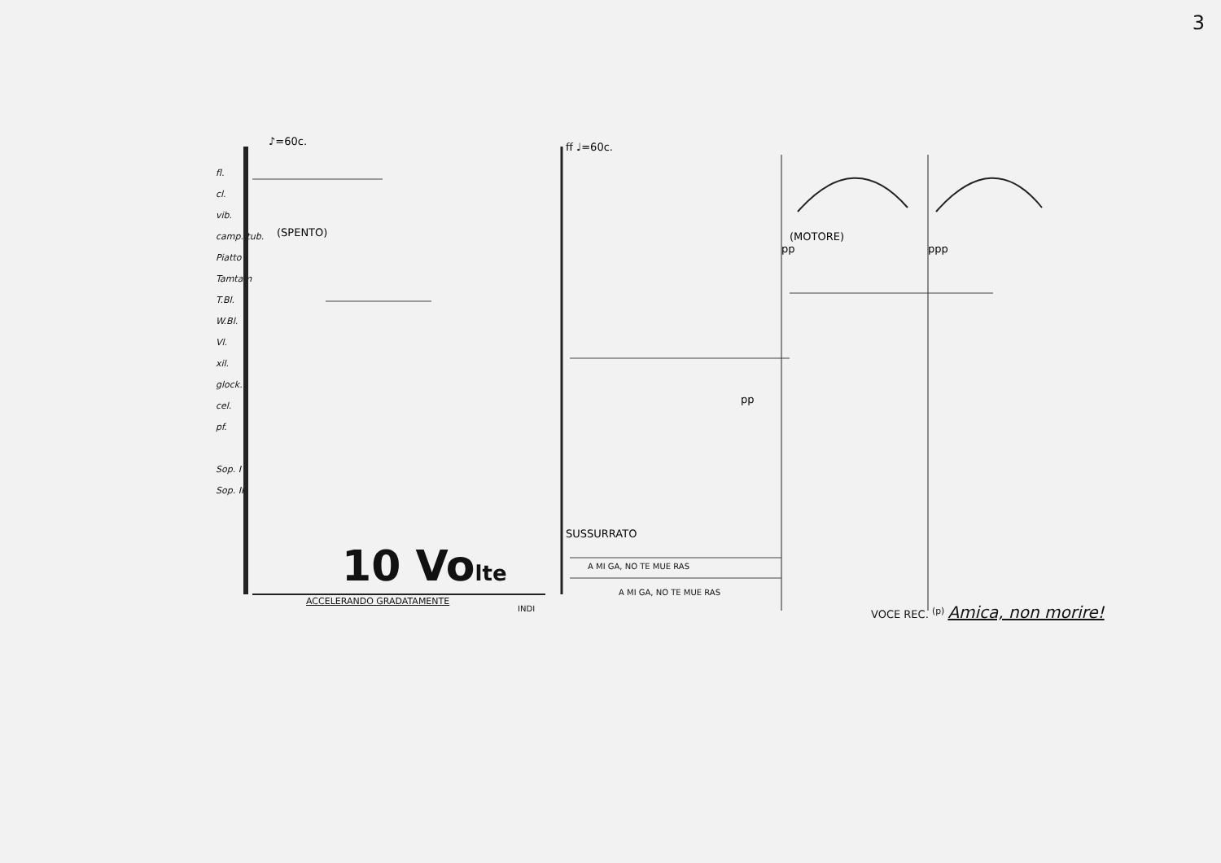3
fl.
cl.
vib.
camp. tub.
Piatto
Tamtam
T.Bl.
W.Bl.
Vl.
xil.
glock.
cel.
pf.
Sop. I
Sop. II
♪=60c.
ff ♩=60c.
(SPENTO)
(MOTORE)
pp
ppp
pp
SUSSURRATO
A MI GA, NO TE MUE RAS
A MI GA, NO TE MUE RAS
10 Volte
ACCELERANDO GRADATAMENTE
INDI
VOCE REC. <sup>(p)</sup> Amica, non morire!